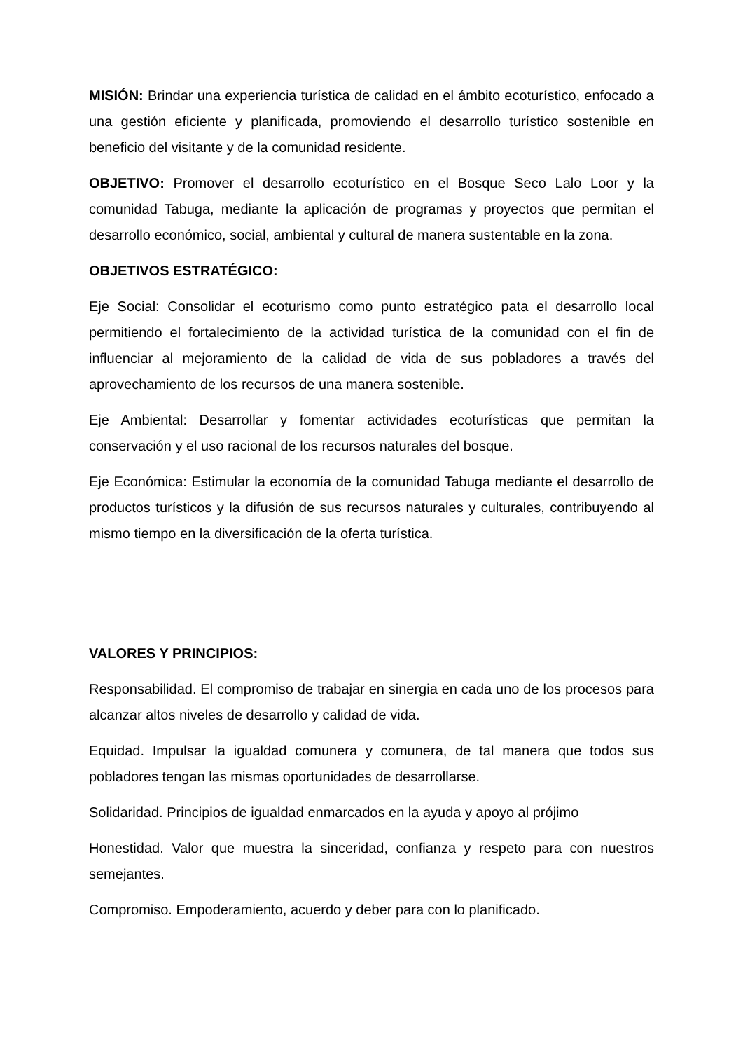MISIÓN: Brindar una experiencia turística de calidad en el ámbito ecoturístico, enfocado a una gestión eficiente y planificada, promoviendo el desarrollo turístico sostenible en beneficio del visitante y de la comunidad residente.
OBJETIVO: Promover el desarrollo ecoturístico en el Bosque Seco Lalo Loor y la comunidad Tabuga, mediante la aplicación de programas y proyectos que permitan el desarrollo económico, social, ambiental y cultural de manera sustentable en la zona.
OBJETIVOS ESTRATÉGICO:
Eje Social: Consolidar el ecoturismo como punto estratégico pata el desarrollo local permitiendo el fortalecimiento de la actividad turística de la comunidad con el fin de influenciar al mejoramiento de la calidad de vida de sus pobladores a través del aprovechamiento de los recursos de una manera sostenible.
Eje Ambiental: Desarrollar y fomentar actividades ecoturísticas que permitan la conservación y el uso racional de los recursos naturales del bosque.
Eje Económica: Estimular la economía de la comunidad Tabuga mediante el desarrollo de productos turísticos y la difusión de sus recursos naturales y culturales, contribuyendo al mismo tiempo en la diversificación de la oferta turística.
VALORES Y PRINCIPIOS:
Responsabilidad. El compromiso de trabajar en sinergia en cada uno de los procesos para alcanzar altos niveles de desarrollo y calidad de vida.
Equidad. Impulsar la igualdad comunera y comunera, de tal manera que todos sus pobladores tengan las mismas oportunidades de desarrollarse.
Solidaridad. Principios de igualdad enmarcados en la ayuda y apoyo al prójimo
Honestidad. Valor que muestra la sinceridad, confianza y respeto para con nuestros semejantes.
Compromiso. Empoderamiento, acuerdo y deber para con lo planificado.